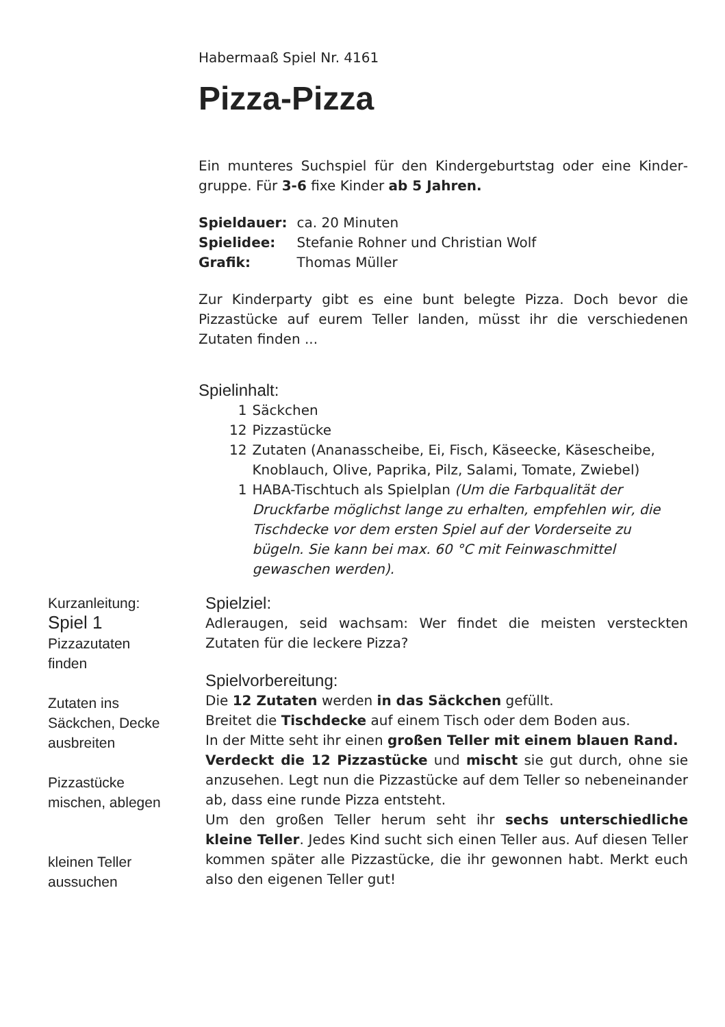Habermaaß Spiel Nr. 4161
Pizza-Pizza
Ein munteres Suchspiel für den Kindergeburtstag oder eine Kinder­gruppe. Für 3-6 fixe Kinder ab 5 Jahren.
| Spieldauer: | ca. 20 Minuten |
| Spielidee: | Stefanie Rohner und Christian Wolf |
| Grafik: | Thomas Müller |
Zur Kinderparty gibt es eine bunt belegte Pizza. Doch bevor die Pizzastücke auf eurem Teller landen, müsst ihr die verschiedenen Zutaten finden ...
Spielinhalt:
| 1 | Säckchen |
| 12 | Pizzastücke |
| 12 | Zutaten (Ananasscheibe, Ei, Fisch, Käseecke, Käsescheibe, Knoblauch, Olive, Paprika, Pilz, Salami, Tomate, Zwiebel) |
| 1 | HABA-Tischtuch als Spielplan (Um die Farbqualität der Druckfarbe möglichst lange zu erhalten, empfehlen wir, die Tischdecke vor dem ersten Spiel auf der Vorderseite zu bügeln. Sie kann bei max. 60 °C mit Feinwaschmittel gewaschen werden). |
Kurzanleitung:
Spiel 1
Pizzazutaten
finden
Zutaten ins
Säckchen, Decke
ausbreiten
Pizzastücke
mischen, ablegen
kleinen Teller
aussuchen
Spielziel:
Adleraugen, seid wachsam: Wer findet die meisten versteckten Zutaten für die leckere Pizza?
Spielvorbereitung:
Die 12 Zutaten werden in das Säckchen gefüllt.
Breitet die Tischdecke auf einem Tisch oder dem Boden aus.
In der Mitte seht ihr einen großen Teller mit einem blauen Rand.
Verdeckt die 12 Pizzastücke und mischt sie gut durch, ohne sie anzusehen. Legt nun die Pizzastücke auf dem Teller so nebenein­ander ab, dass eine runde Pizza entsteht.
Um den großen Teller herum seht ihr sechs unterschiedliche kleine Teller. Jedes Kind sucht sich einen Teller aus. Auf diesen Teller kommen später alle Pizzastücke, die ihr gewonnen habt. Merkt euch also den eigenen Teller gut!